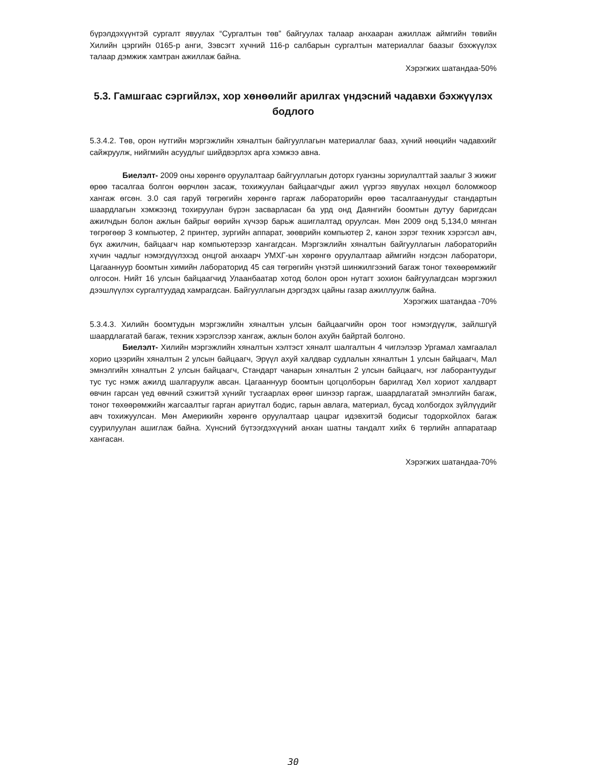бүрэлдэхүүнтэй сургалт явуулах “Сургалтын төв” байгуулах талаар анхааран ажиллаж аймгийн төвийн Хилийн цэргийн 0165-р анги, Зэвсэгт хүчний 116-р салбарын сургалтын материаллаг баазыг бэхжүүлэх талаар дэмжиж хамтран ажиллаж байна.
Хэрэгжих шатандаа-50%
5.3. Гамшгаас сэргийлэх, хор хөнөөлийг арилгах үндэсний чадавхи бэхжүүлэх бодлого
5.3.4.2. Төв, орон нутгийн мэргэжлийн хяналтын байгууллагын материаллаг бааз, хүний нөөцийн чадавхийг сайжруулж, нийгмийн асуудлыг шийдвэрлэх арга хэмжээ авна.
Биелэлт- 2009 оны хөрөнгө оруулалтаар байгууллагын доторх гуанзны зориулалттай заалыг 3 жижиг өрөө тасалгаа болгон өөрчлөн засаж, тохижуулан байцаагчдыг ажил үүргээ явуулах нөхцөл боломжоор хангаж өгсөн. 3.0 сая гаруй төгрөгийн хөрөнгө гаргаж лабораторийн өрөө тасалгаануудыг стандартын шаардлагын хэмжээнд тохируулан бүрэн засварласан ба урд онд Даянгийн боомтын дутуу баригдсан ажилчдын болон ажлын байрыг өөрийн хүчээр барьж ашиглалтад оруулсан. Мөн 2009 онд 5,134,0 мянган төгрөгөөр 3 компьютер, 2 принтер, зургийн аппарат, зөөврийн компьютер 2, канон зэрэг техник хэрэгсэл авч, бүх ажилчин, байцаагч нар компьютерээр хангагдсан. Мэргэжлийн хяналтын байгууллагын лабораторийн хүчин чадлыг нэмэгдүүлэхэд онцгой анхаарч УМХГ-ын хөрөнгө оруулалтаар аймгийн нэгдсэн лаборатори, Цагааннуур боомтын химийн лабораторид 45 сая төгрөгийн үнэтэй шинжилгээний багаж тоног төхөөрөмжийг олгосон. Нийт 16 улсын байцаагчид Улаанбаатар хотод болон орон нутагт зохион байгуулагдсан мэргэжил дээшлүүлэх сургалтуудад хамрагдсан. Байгууллагын дэргэдэх цайны газар ажиллуулж байна.
Хэрэгжих шатандаа -70%
5.3.4.3. Хилийн боомтудын мэргэжлийн хяналтын улсын байцаагчийн орон тоог нэмэгдүүлж, зайлшгүй шаардлагатай багаж, техник хэрэгслээр хангаж, ажлын болон ахуйн байртай болгоно.
Биелэлт- Хилийн мэргэжлийн хяналтын хэлтэст хяналт шалгалтын 4 чиглэлээр Ургамал хамгаалал хорио цээрийн хяналтын 2 улсын байцаагч, Эрүүл ахуй халдвар судлалын хяналтын 1 улсын байцаагч, Мал эмнэлгийн хяналтын 2 улсын байцаагч, Стандарт чанарын хяналтын 2 улсын байцаагч, нэг лаборантуудыг тус тус нэмж ажилд шалгаруулж авсан. Цагааннуур боомтын цогцолборын барилгад Хөл хориот халдварт өвчин гарсан үед өвчний сэжигтэй хүнийг тусгаарлах өрөөг шинээр гаргаж, шаардлагатай эмнэлгийн багаж, тоног төхөөрөмжийн жагсаалтыг гарган ариутгал бодис, гарын авлага, материал, бусад холбогдох зүйлүүдийг авч тохижуулсан. Мөн Америкийн хөрөнгө оруулалтаар цацраг идэвхитэй бодисыг тодорхойлох багаж суурилуулан ашиглаж байна. Хүнсний бүтээгдэхүүний анхан шатны тандалт хийх 6 төрлийн аппаратаар хангасан.
Хэрэгжих шатандаа-70%
30